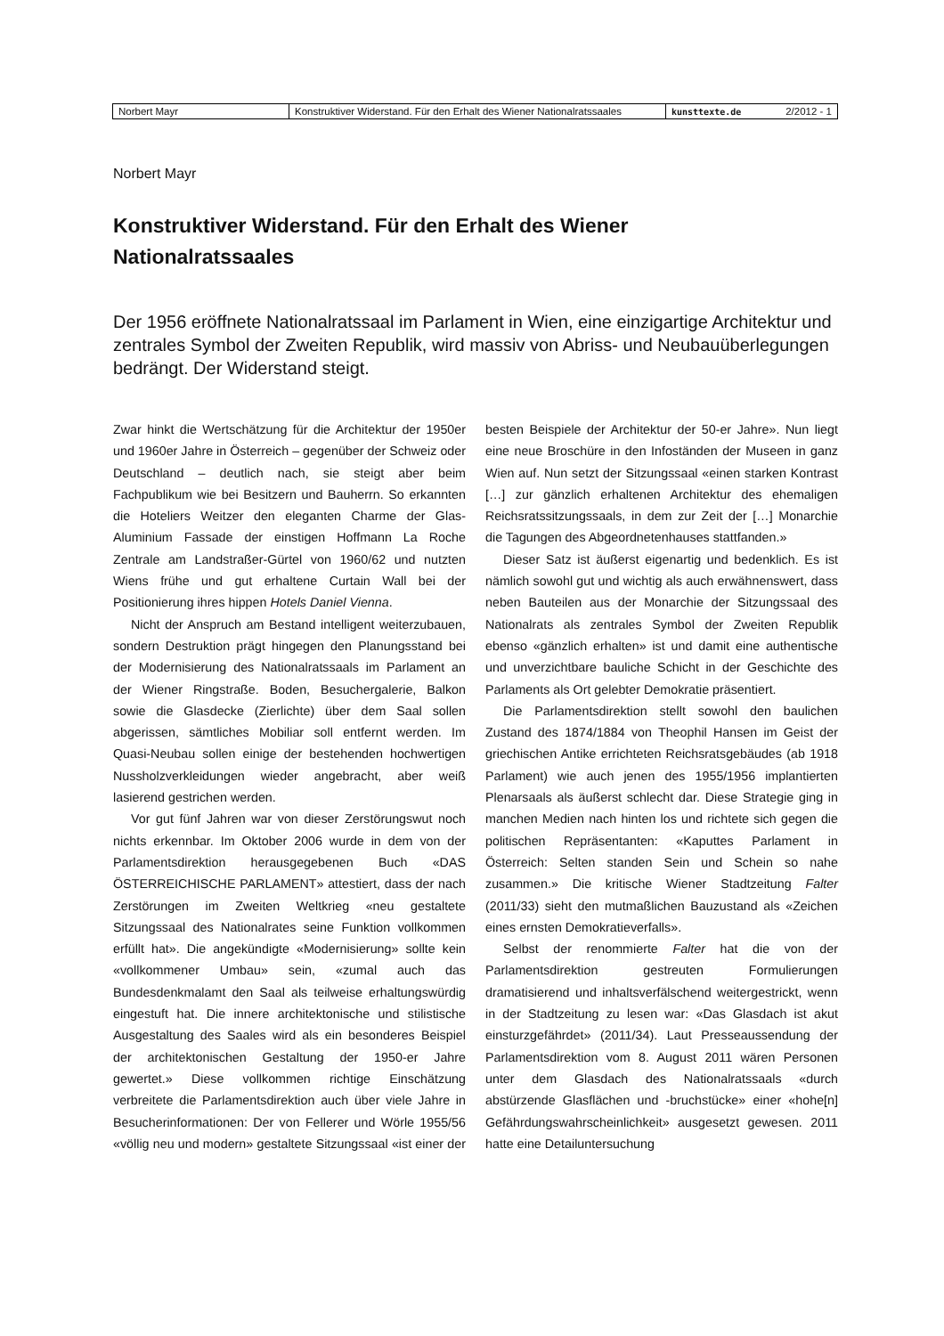| Norbert Mayr | Konstruktiver Widerstand. Für den Erhalt des Wiener Nationalratssaales | kunsttexte.de 2/2012 - 1 |
Norbert Mayr
Konstruktiver Widerstand. Für den Erhalt des Wiener Nationalratssaales
Der 1956 eröffnete Nationalratssaal im Parlament in Wien, eine einzigartige Architektur und zentrales Symbol der Zweiten Republik, wird massiv von Abriss- und Neubauüberlegungen bedrängt. Der Widerstand steigt.
Zwar hinkt die Wertschätzung für die Architektur der 1950er und 1960er Jahre in Österreich – gegenüber der Schweiz oder Deutschland – deutlich nach, sie steigt aber beim Fachpublikum wie bei Besitzern und Bauherrn. So erkannten die Hoteliers Weitzer den eleganten Charme der Glas-Aluminium Fassade der einstigen Hoffmann La Roche Zentrale am Landstraßer-Gürtel von 1960/62 und nutzten Wiens frühe und gut erhaltene Curtain Wall bei der Positionierung ihres hippen Hotels Daniel Vienna.
Nicht der Anspruch am Bestand intelligent weiterzubauen, sondern Destruktion prägt hingegen den Planungsstand bei der Modernisierung des Nationalratssaals im Parlament an der Wiener Ringstraße. Boden, Besuchergalerie, Balkon sowie die Glasdecke (Zierlichte) über dem Saal sollen abgerissen, sämtliches Mobiliar soll entfernt werden. Im Quasi-Neubau sollen einige der bestehenden hochwertigen Nussholzverkleidungen wieder angebracht, aber weiß lasierend gestrichen werden.
Vor gut fünf Jahren war von dieser Zerstörungswut noch nichts erkennbar. Im Oktober 2006 wurde in dem von der Parlamentsdirektion herausgegebenen Buch «DAS ÖSTERREICHISCHE PARLAMENT» attestiert, dass der nach Zerstörungen im Zweiten Weltkrieg «neu gestaltete Sitzungssaal des Nationalrates seine Funktion vollkommen erfüllt hat». Die angekündigte «Modernisierung» sollte kein «vollkommener Umbau» sein, «zumal auch das Bundesdenkmalamt den Saal als teilweise erhaltungswürdig eingestuft hat. Die innere architektonische und stilistische Ausgestaltung des Saales wird als ein besonderes Beispiel der architektonischen Gestaltung der 1950-er Jahre gewertet.» Diese vollkommen richtige Einschätzung verbreitete die Parlamentsdirektion auch über viele Jahre in Besucherinformationen: Der von Fellerer und Wörle 1955/56 «völlig neu und modern» gestaltete Sitzungssaal «ist einer der besten Beispiele der Architektur der 50-er Jahre». Nun liegt eine neue Broschüre in den Infoständen der Museen in ganz Wien auf. Nun setzt der Sitzungssaal «einen starken Kontrast […] zur gänzlich erhaltenen Architektur des ehemaligen Reichsratssitzungssaals, in dem zur Zeit der […] Monarchie die Tagungen des Abgeordnetenhauses stattfanden.»
Dieser Satz ist äußerst eigenartig und bedenklich. Es ist nämlich sowohl gut und wichtig als auch erwähnenswert, dass neben Bauteilen aus der Monarchie der Sitzungssaal des Nationalrats als zentrales Symbol der Zweiten Republik ebenso «gänzlich erhalten» ist und damit eine authentische und unverzichtbare bauliche Schicht in der Geschichte des Parlaments als Ort gelebter Demokratie präsentiert.
Die Parlamentsdirektion stellt sowohl den baulichen Zustand des 1874/1884 von Theophil Hansen im Geist der griechischen Antike errichteten Reichsratsgebäudes (ab 1918 Parlament) wie auch jenen des 1955/1956 implantierten Plenarsaals als äußerst schlecht dar. Diese Strategie ging in manchen Medien nach hinten los und richtete sich gegen die politischen Repräsentanten: «Kaputtes Parlament in Österreich: Selten standen Sein und Schein so nahe zusammen.» Die kritische Wiener Stadtzeitung Falter (2011/33) sieht den mutmaßlichen Bauzustand als «Zeichen eines ernsten Demokratieverfalls».
Selbst der renommierte Falter hat die von der Parlamentsdirektion gestreuten Formulierungen dramatisierend und inhaltsverfälschend weitergestrickt, wenn in der Stadtzeitung zu lesen war: «Das Glasdach ist akut einsturzgefährdet» (2011/34). Laut Presseaussendung der Parlamentsdirektion vom 8. August 2011 wären Personen unter dem Glasdach des Nationalratssaals «durch abstürzende Glasflächen und -bruchstücke» einer «hohe[n] Gefährdungswahrscheinlichkeit» ausgesetzt gewesen. 2011 hatte eine Detailuntersuchung